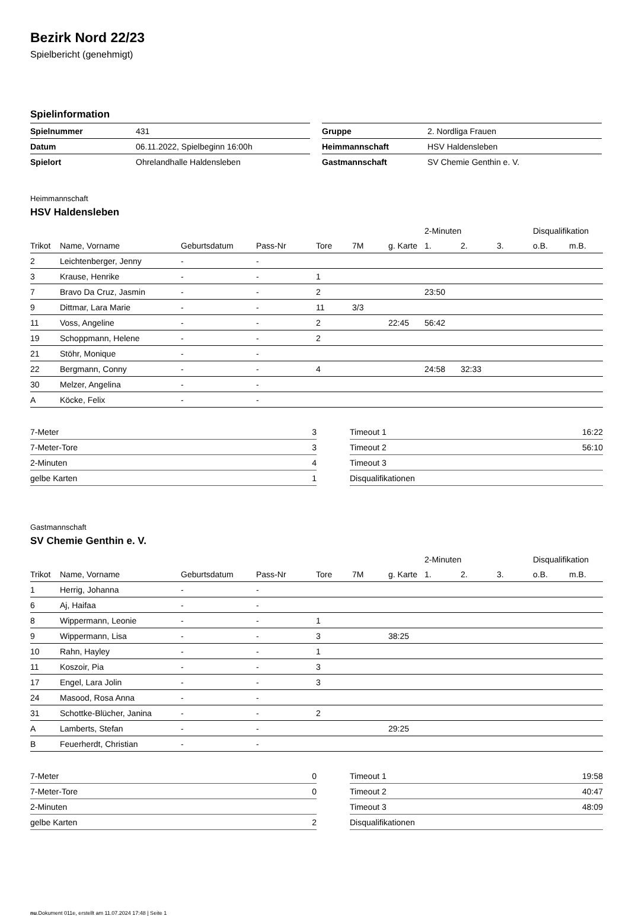Bezirk Nord 22/23
Spielbericht (genehmigt)
Spielinformation
| Spielnummer | 431 |
| Datum | 06.11.2022, Spielbeginn 16:00h |
| Spielort | Ohrelandhalle Haldensleben |
| Gruppe | 2. Nordliga Frauen |
| Heimmannschaft | HSV Haldensleben |
| Gastmannschaft | SV Chemie Genthin e. V. |
Heimmannschaft
HSV Haldensleben
| | | | | | | | 2-Minuten | | | Disqualifikation | |
| Trikot | Name, Vorname | Geburtsdatum | Pass-Nr | Tore | 7M | g. Karte | 1. | 2. | 3. | o.B. | m.B. |
| 2 | Leichtenberger, Jenny | - | - | | | | | | | | |
| 3 | Krause, Henrike | - | - | 1 | | | | | | | |
| 7 | Bravo Da Cruz, Jasmin | - | - | 2 | | | 23:50 | | | | |
| 9 | Dittmar, Lara Marie | - | - | 11 | 3/3 | | | | | | |
| 11 | Voss, Angeline | - | - | 2 | | 22:45 | 56:42 | | | | |
| 19 | Schoppmann, Helene | - | - | 2 | | | | | | | |
| 21 | Stöhr, Monique | - | - | | | | | | | | |
| 22 | Bergmann, Conny | - | - | 4 | | | 24:58 | 32:33 | | | |
| 30 | Melzer, Angelina | - | - | | | | | | | | |
| A | Köcke, Felix | - | - | | | | | | | | |
| 7-Meter | 3 |
| 7-Meter-Tore | 3 |
| 2-Minuten | 4 |
| gelbe Karten | 1 |
| Timeout 1 | 16:22 |
| Timeout 2 | 56:10 |
| Timeout 3 | |
| Disqualifikationen | |
Gastmannschaft
SV Chemie Genthin e. V.
| | | | | | | | 2-Minuten | | | Disqualifikation | |
| Trikot | Name, Vorname | Geburtsdatum | Pass-Nr | Tore | 7M | g. Karte | 1. | 2. | 3. | o.B. | m.B. |
| 1 | Herrig, Johanna | - | - | | | | | | | | |
| 6 | Aj, Haifaa | - | - | | | | | | | | |
| 8 | Wippermann, Leonie | - | - | 1 | | | | | | | |
| 9 | Wippermann, Lisa | - | - | 3 | | 38:25 | | | | | |
| 10 | Rahn, Hayley | - | - | 1 | | | | | | | |
| 11 | Koszoir, Pia | - | - | 3 | | | | | | | |
| 17 | Engel, Lara Jolin | - | - | 3 | | | | | | | |
| 24 | Masood, Rosa Anna | - | - | | | | | | | | |
| 31 | Schottke-Blücher, Janina | - | - | 2 | | | | | | | |
| A | Lamberts, Stefan | - | - | | | 29:25 | | | | | |
| B | Feuerherdt, Christian | - | - | | | | | | | | |
| 7-Meter | 0 |
| 7-Meter-Tore | 0 |
| 2-Minuten | |
| gelbe Karten | 2 |
| Timeout 1 | 19:58 |
| Timeout 2 | 40:47 |
| Timeout 3 | 48:09 |
| Disqualifikationen | |
nu.Dokument 011e, erstellt am 11.07.2024 17:48 | Seite 1